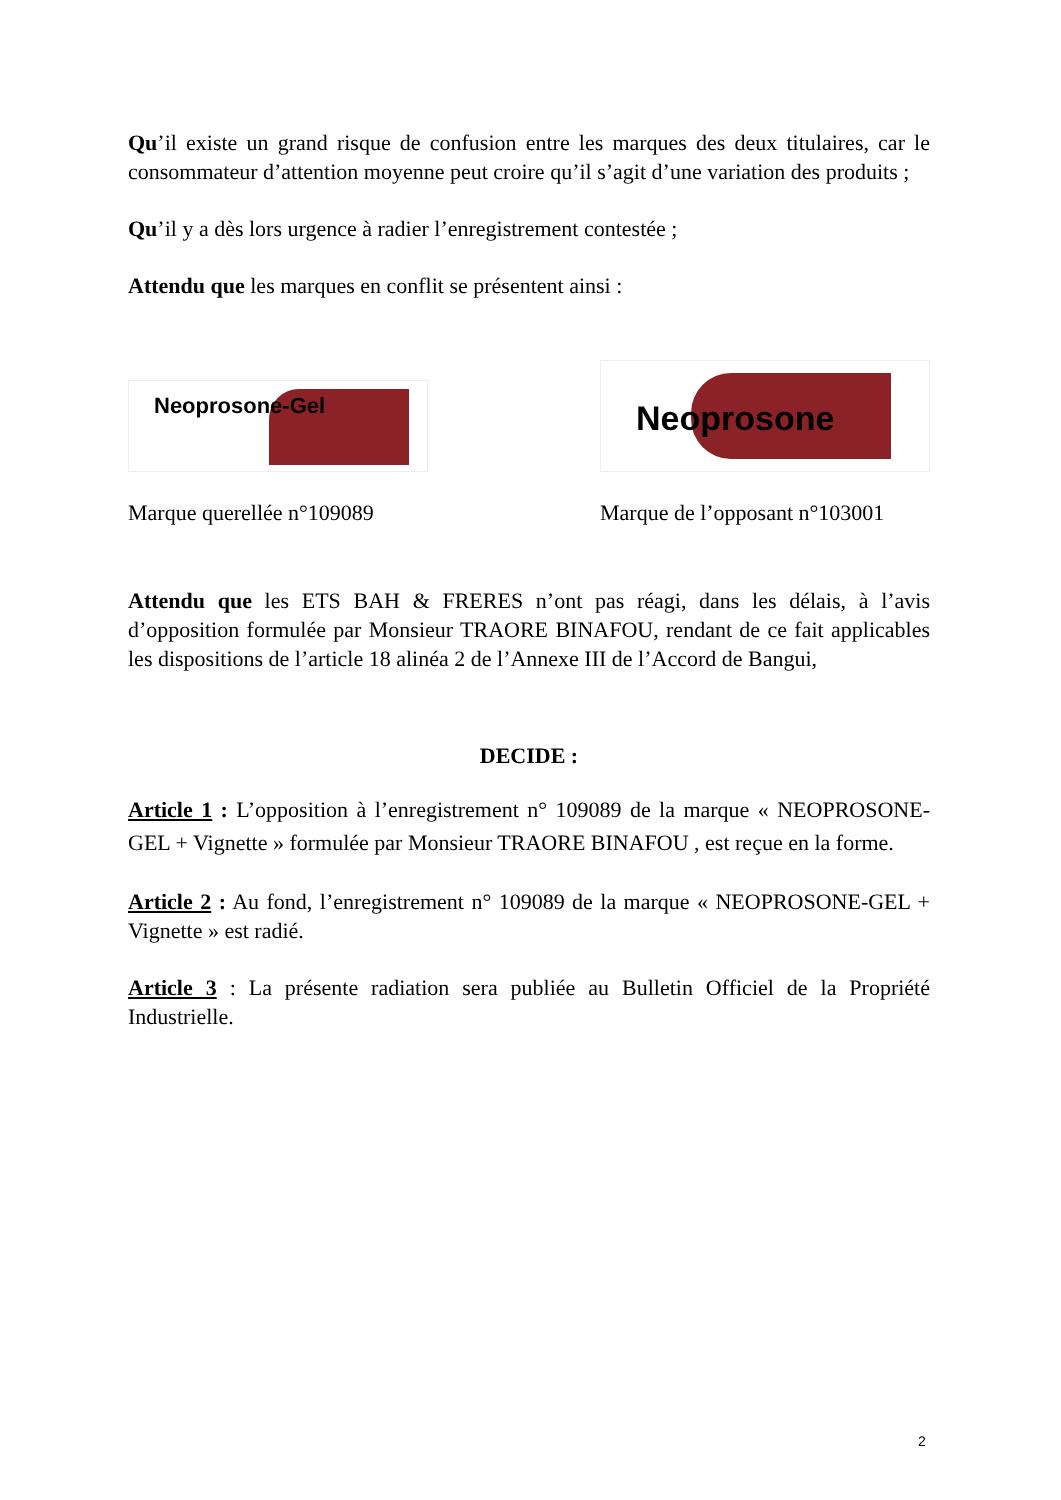Qu’il existe un grand risque de confusion entre les marques des deux titulaires, car le consommateur d’attention moyenne peut croire qu’il s’agit d’une variation des produits ;
Qu’il y a dès lors urgence à radier l’enregistrement contestée ;
Attendu que les marques en conflit se présentent ainsi :
Neoprosone-Gel
Marque querellée n°109089
Neoprosone
Marque de l’opposant n°103001
Attendu que les ETS BAH & FRERES n’ont pas réagi, dans les délais, à l’avis d’opposition formulée par Monsieur TRAORE BINAFOU, rendant de ce fait applicables les dispositions de l’article 18 alinéa 2 de l’Annexe III de l’Accord de Bangui,
DECIDE :
Article 1 : L’opposition à l’enregistrement n° 109089 de la marque « NEOPROSONE-GEL + Vignette » formulée par Monsieur TRAORE BINAFOU , est reçue en la forme.
Article 2 : Au fond, l’enregistrement n° 109089 de la marque « NEOPROSONE-GEL + Vignette » est radié.
Article 3 : La présente radiation sera publiée au Bulletin Officiel de la Propriété Industrielle.
2